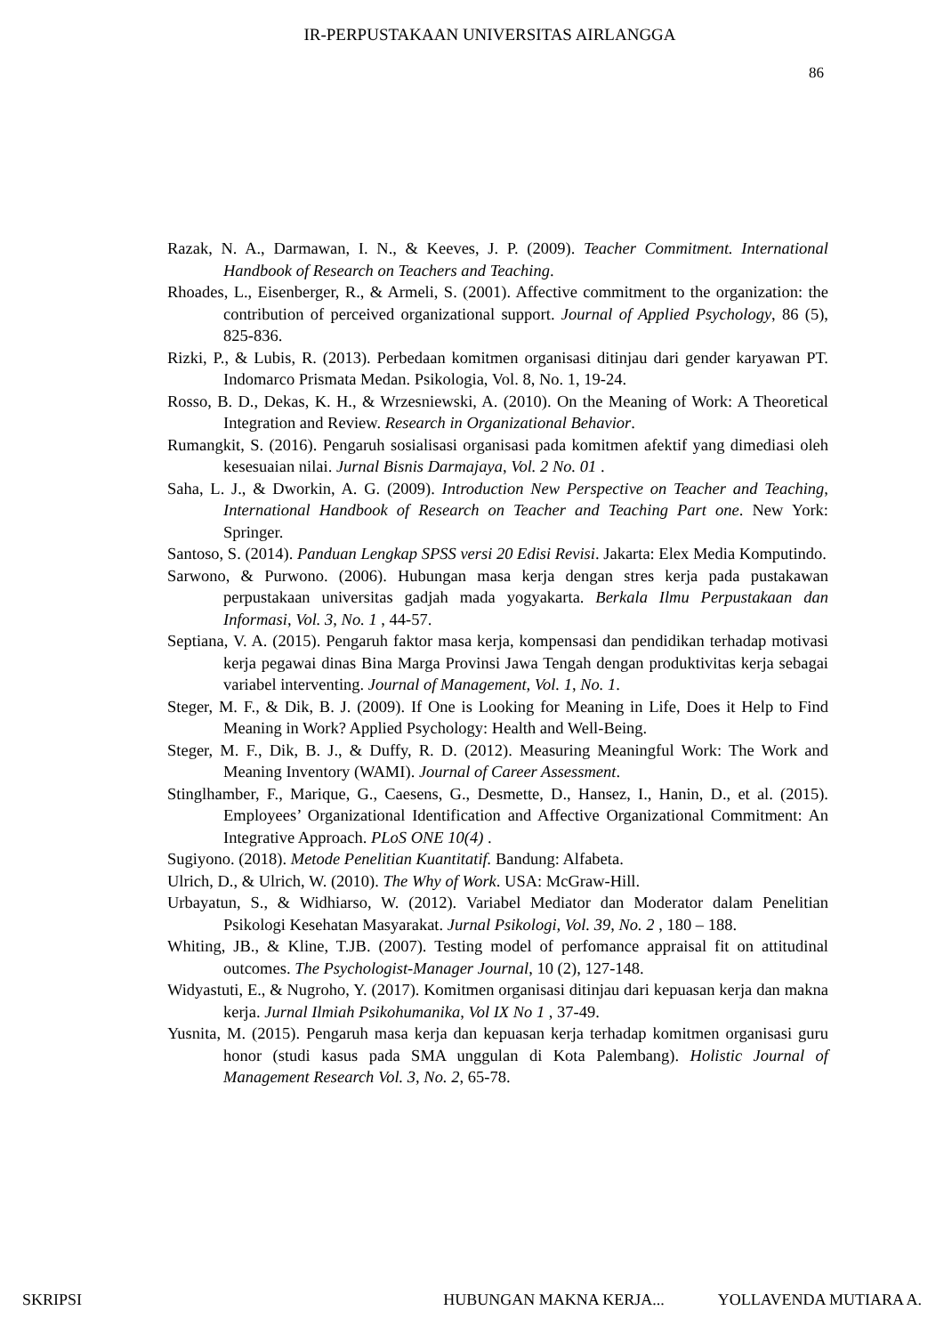IR-PERPUSTAKAAN UNIVERSITAS AIRLANGGA
86
Razak, N. A., Darmawan, I. N., & Keeves, J. P. (2009). Teacher Commitment. International Handbook of Research on Teachers and Teaching.
Rhoades, L., Eisenberger, R., & Armeli, S. (2001). Affective commitment to the organization: the contribution of perceived organizational support. Journal of Applied Psychology, 86 (5), 825-836.
Rizki, P., & Lubis, R. (2013). Perbedaan komitmen organisasi ditinjau dari gender karyawan PT. Indomarco Prismata Medan. Psikologia, Vol. 8, No. 1, 19-24.
Rosso, B. D., Dekas, K. H., & Wrzesniewski, A. (2010). On the Meaning of Work: A Theoretical Integration and Review. Research in Organizational Behavior.
Rumangkit, S. (2016). Pengaruh sosialisasi organisasi pada komitmen afektif yang dimediasi oleh kesesuaian nilai. Jurnal Bisnis Darmajaya, Vol. 2 No. 01 .
Saha, L. J., & Dworkin, A. G. (2009). Introduction New Perspective on Teacher and Teaching, International Handbook of Research on Teacher and Teaching Part one. New York: Springer.
Santoso, S. (2014). Panduan Lengkap SPSS versi 20 Edisi Revisi. Jakarta: Elex Media Komputindo.
Sarwono, & Purwono. (2006). Hubungan masa kerja dengan stres kerja pada pustakawan perpustakaan universitas gadjah mada yogyakarta. Berkala Ilmu Perpustakaan dan Informasi, Vol. 3, No. 1 , 44-57.
Septiana, V. A. (2015). Pengaruh faktor masa kerja, kompensasi dan pendidikan terhadap motivasi kerja pegawai dinas Bina Marga Provinsi Jawa Tengah dengan produktivitas kerja sebagai variabel interventing. Journal of Management, Vol. 1, No. 1.
Steger, M. F., & Dik, B. J. (2009). If One is Looking for Meaning in Life, Does it Help to Find Meaning in Work? Applied Psychology: Health and Well-Being.
Steger, M. F., Dik, B. J., & Duffy, R. D. (2012). Measuring Meaningful Work: The Work and Meaning Inventory (WAMI). Journal of Career Assessment.
Stinglhamber, F., Marique, G., Caesens, G., Desmette, D., Hansez, I., Hanin, D., et al. (2015). Employees’ Organizational Identification and Affective Organizational Commitment: An Integrative Approach. PLoS ONE 10(4) .
Sugiyono. (2018). Metode Penelitian Kuantitatif. Bandung: Alfabeta.
Ulrich, D., & Ulrich, W. (2010). The Why of Work. USA: McGraw-Hill.
Urbayatun, S., & Widhiarso, W. (2012). Variabel Mediator dan Moderator dalam Penelitian Psikologi Kesehatan Masyarakat. Jurnal Psikologi, Vol. 39, No. 2 , 180 – 188.
Whiting, JB., & Kline, T.JB. (2007). Testing model of perfomance appraisal fit on attitudinal outcomes. The Psychologist-Manager Journal, 10 (2), 127-148.
Widyastuti, E., & Nugroho, Y. (2017). Komitmen organisasi ditinjau dari kepuasan kerja dan makna kerja. Jurnal Ilmiah Psikohumanika, Vol IX No 1 , 37-49.
Yusnita, M. (2015). Pengaruh masa kerja dan kepuasan kerja terhadap komitmen organisasi guru honor (studi kasus pada SMA unggulan di Kota Palembang). Holistic Journal of Management Research Vol. 3, No. 2, 65-78.
SKRIPSI HUBUNGAN MAKNA KERJA... YOLLAVENDA MUTIARA A.